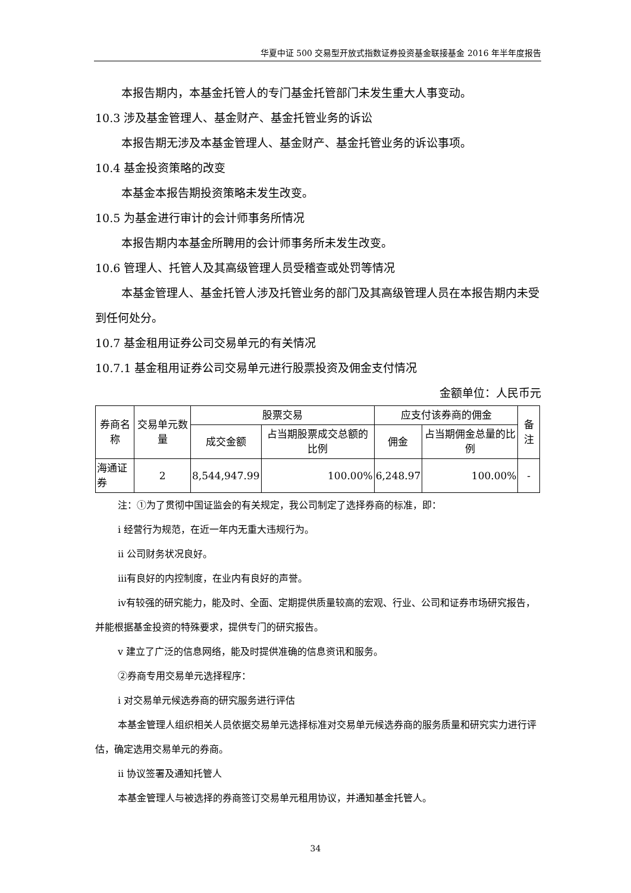华夏中证 500 交易型开放式指数证券投资基金联接基金 2016 年半年度报告
本报告期内，本基金托管人的专门基金托管部门未发生重大人事变动。
10.3 涉及基金管理人、基金财产、基金托管业务的诉讼
本报告期无涉及本基金管理人、基金财产、基金托管业务的诉讼事项。
10.4 基金投资策略的改变
本基金本报告期投资策略未发生改变。
10.5 为基金进行审计的会计师事务所情况
本报告期内本基金所聘用的会计师事务所未发生改变。
10.6 管理人、托管人及其高级管理人员受稽查或处罚等情况
本基金管理人、基金托管人涉及托管业务的部门及其高级管理人员在本报告期内未受到任何处分。
10.7 基金租用证券公司交易单元的有关情况
10.7.1 基金租用证券公司交易单元进行股票投资及佣金支付情况
金额单位：人民币元
| 券商名称 | 交易单元数量 | 股票交易 | | 应支付该券商的佣金 | | 备注 |
| --- | --- | --- | --- | --- | --- | --- |
| | | 成交金额 | 占当期股票成交总额的比例 | 佣金 | 占当期佣金总量的比例 | |
| 海通证券 | 2 | 8,544,947.99 | 100.00% | 6,248.97 | 100.00% | - |
注：①为了贯彻中国证监会的有关规定，我公司制定了选择券商的标准，即：
i 经营行为规范，在近一年内无重大违规行为。
ii 公司财务状况良好。
iii有良好的内控制度，在业内有良好的声誉。
iv有较强的研究能力，能及时、全面、定期提供质量较高的宏观、行业、公司和证券市场研究报告，并能根据基金投资的特殊要求，提供专门的研究报告。
v 建立了广泛的信息网络，能及时提供准确的信息资讯和服务。
②券商专用交易单元选择程序：
i 对交易单元候选券商的研究服务进行评估
本基金管理人组织相关人员依据交易单元选择标准对交易单元候选券商的服务质量和研究实力进行评估，确定选用交易单元的券商。
ii 协议签署及通知托管人
本基金管理人与被选择的券商签订交易单元租用协议，并通知基金托管人。
34